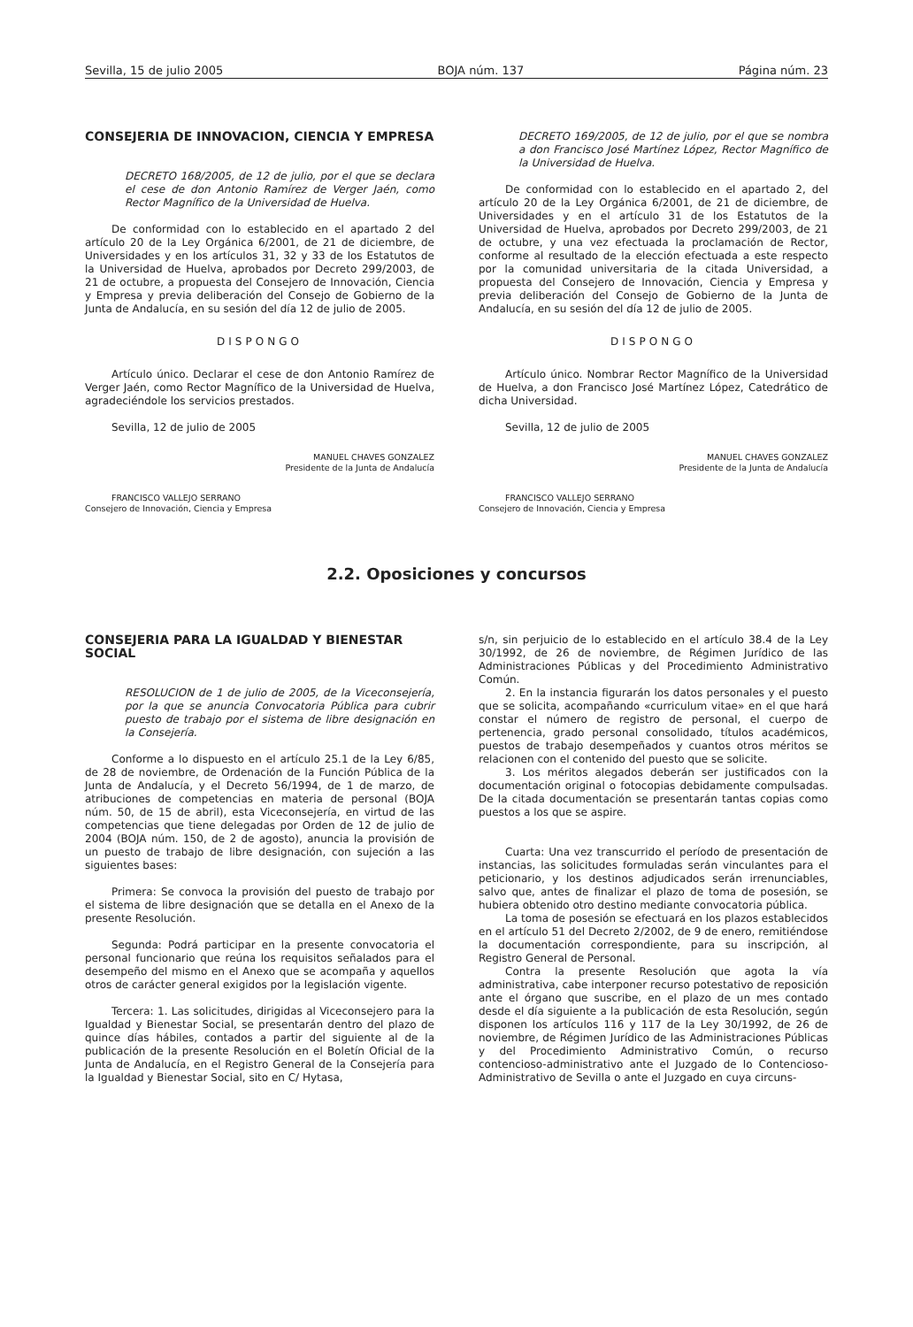Sevilla, 15 de julio 2005 BOJA núm. 137 Página núm. 23
CONSEJERIA DE INNOVACION, CIENCIA Y EMPRESA
DECRETO 168/2005, de 12 de julio, por el que se declara el cese de don Antonio Ramírez de Verger Jaén, como Rector Magnífico de la Universidad de Huelva.
De conformidad con lo establecido en el apartado 2 del artículo 20 de la Ley Orgánica 6/2001, de 21 de diciembre, de Universidades y en los artículos 31, 32 y 33 de los Estatutos de la Universidad de Huelva, aprobados por Decreto 299/2003, de 21 de octubre, a propuesta del Consejero de Innovación, Ciencia y Empresa y previa deliberación del Consejo de Gobierno de la Junta de Andalucía, en su sesión del día 12 de julio de 2005.
DISPONGO
Artículo único. Declarar el cese de don Antonio Ramírez de Verger Jaén, como Rector Magnífico de la Universidad de Huelva, agradeciéndole los servicios prestados.
Sevilla, 12 de julio de 2005
MANUEL CHAVES GONZALEZ
Presidente de la Junta de Andalucía
FRANCISCO VALLEJO SERRANO
Consejero de Innovación, Ciencia y Empresa
DECRETO 169/2005, de 12 de julio, por el que se nombra a don Francisco José Martínez López, Rector Magnífico de la Universidad de Huelva.
De conformidad con lo establecido en el apartado 2, del artículo 20 de la Ley Orgánica 6/2001, de 21 de diciembre, de Universidades y en el artículo 31 de los Estatutos de la Universidad de Huelva, aprobados por Decreto 299/2003, de 21 de octubre, y una vez efectuada la proclamación de Rector, conforme al resultado de la elección efectuada a este respecto por la comunidad universitaria de la citada Universidad, a propuesta del Consejero de Innovación, Ciencia y Empresa y previa deliberación del Consejo de Gobierno de la Junta de Andalucía, en su sesión del día 12 de julio de 2005.
DISPONGO
Artículo único. Nombrar Rector Magnífico de la Universidad de Huelva, a don Francisco José Martínez López, Catedrático de dicha Universidad.
Sevilla, 12 de julio de 2005
MANUEL CHAVES GONZALEZ
Presidente de la Junta de Andalucía
FRANCISCO VALLEJO SERRANO
Consejero de Innovación, Ciencia y Empresa
2.2. Oposiciones y concursos
CONSEJERIA PARA LA IGUALDAD Y BIENESTAR SOCIAL
RESOLUCION de 1 de julio de 2005, de la Viceconsejería, por la que se anuncia Convocatoria Pública para cubrir puesto de trabajo por el sistema de libre designación en la Consejería.
Conforme a lo dispuesto en el artículo 25.1 de la Ley 6/85, de 28 de noviembre, de Ordenación de la Función Pública de la Junta de Andalucía, y el Decreto 56/1994, de 1 de marzo, de atribuciones de competencias en materia de personal (BOJA núm. 50, de 15 de abril), esta Viceconsejería, en virtud de las competencias que tiene delegadas por Orden de 12 de julio de 2004 (BOJA núm. 150, de 2 de agosto), anuncia la provisión de un puesto de trabajo de libre designación, con sujeción a las siguientes bases:
Primera: Se convoca la provisión del puesto de trabajo por el sistema de libre designación que se detalla en el Anexo de la presente Resolución.
Segunda: Podrá participar en la presente convocatoria el personal funcionario que reúna los requisitos señalados para el desempeño del mismo en el Anexo que se acompaña y aquellos otros de carácter general exigidos por la legislación vigente.
Tercera: 1. Las solicitudes, dirigidas al Viceconsejero para la Igualdad y Bienestar Social, se presentarán dentro del plazo de quince días hábiles, contados a partir del siguiente al de la publicación de la presente Resolución en el Boletín Oficial de la Junta de Andalucía, en el Registro General de la Consejería para la Igualdad y Bienestar Social, sito en C/ Hytasa,
s/n, sin perjuicio de lo establecido en el artículo 38.4 de la Ley 30/1992, de 26 de noviembre, de Régimen Jurídico de las Administraciones Públicas y del Procedimiento Administrativo Común.
2. En la instancia figurarán los datos personales y el puesto que se solicita, acompañando «curriculum vitae» en el que hará constar el número de registro de personal, el cuerpo de pertenencia, grado personal consolidado, títulos académicos, puestos de trabajo desempeñados y cuantos otros méritos se relacionen con el contenido del puesto que se solicite.
3. Los méritos alegados deberán ser justificados con la documentación original o fotocopias debidamente compulsadas. De la citada documentación se presentarán tantas copias como puestos a los que se aspire.
Cuarta: Una vez transcurrido el período de presentación de instancias, las solicitudes formuladas serán vinculantes para el peticionario, y los destinos adjudicados serán irrenunciables, salvo que, antes de finalizar el plazo de toma de posesión, se hubiera obtenido otro destino mediante convocatoria pública.
La toma de posesión se efectuará en los plazos establecidos en el artículo 51 del Decreto 2/2002, de 9 de enero, remitiéndose la documentación correspondiente, para su inscripción, al Registro General de Personal.
Contra la presente Resolución que agota la vía administrativa, cabe interponer recurso potestativo de reposición ante el órgano que suscribe, en el plazo de un mes contado desde el día siguiente a la publicación de esta Resolución, según disponen los artículos 116 y 117 de la Ley 30/1992, de 26 de noviembre, de Régimen Jurídico de las Administraciones Públicas y del Procedimiento Administrativo Común, o recurso contencioso-administrativo ante el Juzgado de lo Contencioso-Administrativo de Sevilla o ante el Juzgado en cuya circuns-